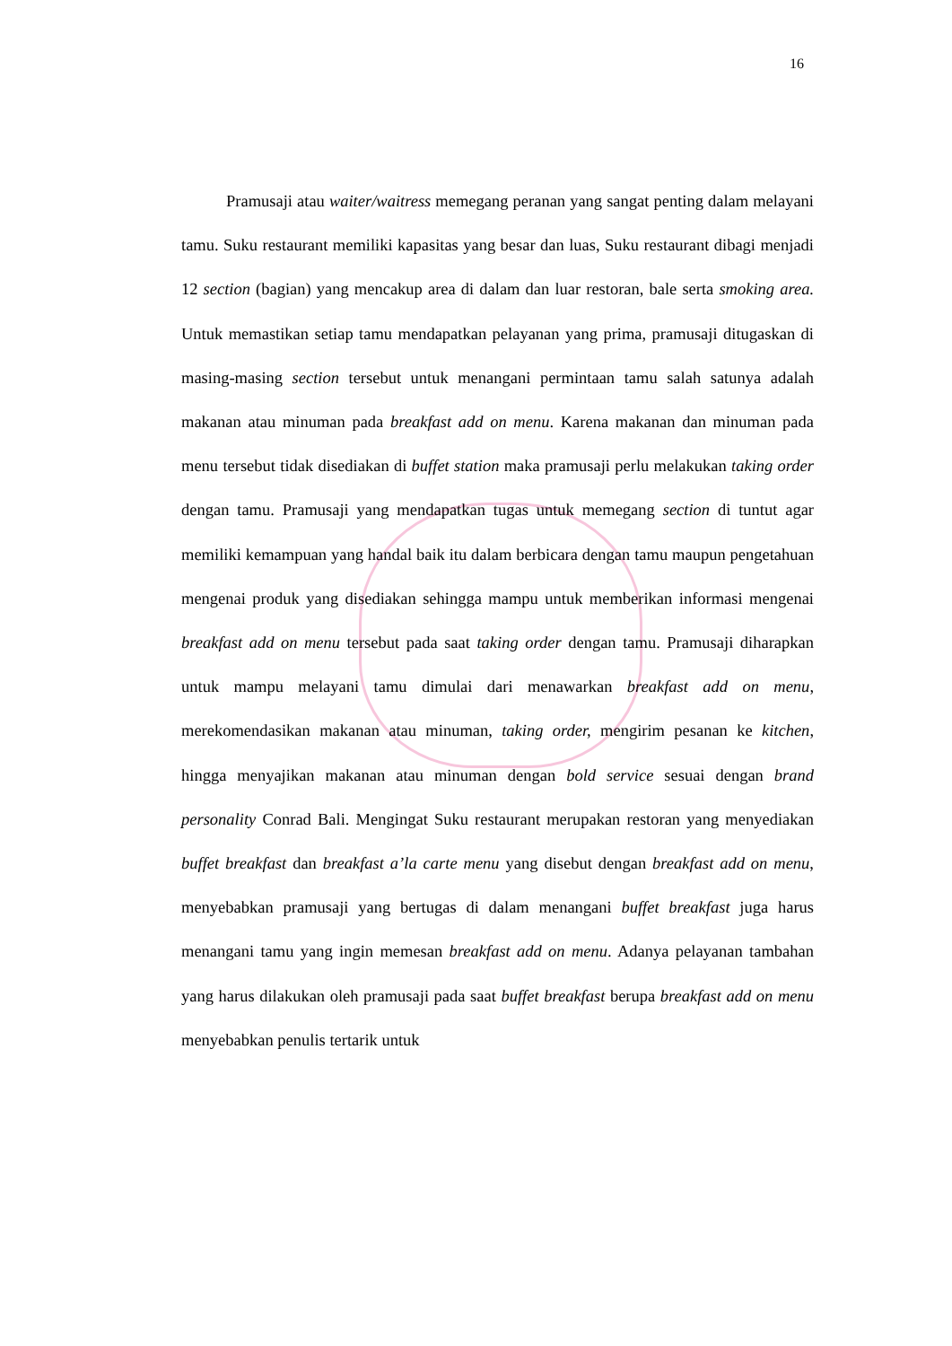16
Pramusaji atau waiter/waitress memegang peranan yang sangat penting dalam melayani tamu. Suku restaurant memiliki kapasitas yang besar dan luas, Suku restaurant dibagi menjadi 12 section (bagian) yang mencakup area di dalam dan luar restoran, bale serta smoking area. Untuk memastikan setiap tamu mendapatkan pelayanan yang prima, pramusaji ditugaskan di masing-masing section tersebut untuk menangani permintaan tamu salah satunya adalah makanan atau minuman pada breakfast add on menu. Karena makanan dan minuman pada menu tersebut tidak disediakan di buffet station maka pramusaji perlu melakukan taking order dengan tamu. Pramusaji yang mendapatkan tugas untuk memegang section di tuntut agar memiliki kemampuan yang handal baik itu dalam berbicara dengan tamu maupun pengetahuan mengenai produk yang disediakan sehingga mampu untuk memberikan informasi mengenai breakfast add on menu tersebut pada saat taking order dengan tamu. Pramusaji diharapkan untuk mampu melayani tamu dimulai dari menawarkan breakfast add on menu, merekomendasikan makanan atau minuman, taking order, mengirim pesanan ke kitchen, hingga menyajikan makanan atau minuman dengan bold service sesuai dengan brand personality Conrad Bali. Mengingat Suku restaurant merupakan restoran yang menyediakan buffet breakfast dan breakfast a’la carte menu yang disebut dengan breakfast add on menu, menyebabkan pramusaji yang bertugas di dalam menangani buffet breakfast juga harus menangani tamu yang ingin memesan breakfast add on menu. Adanya pelayanan tambahan yang harus dilakukan oleh pramusaji pada saat buffet breakfast berupa breakfast add on menu menyebabkan penulis tertarik untuk